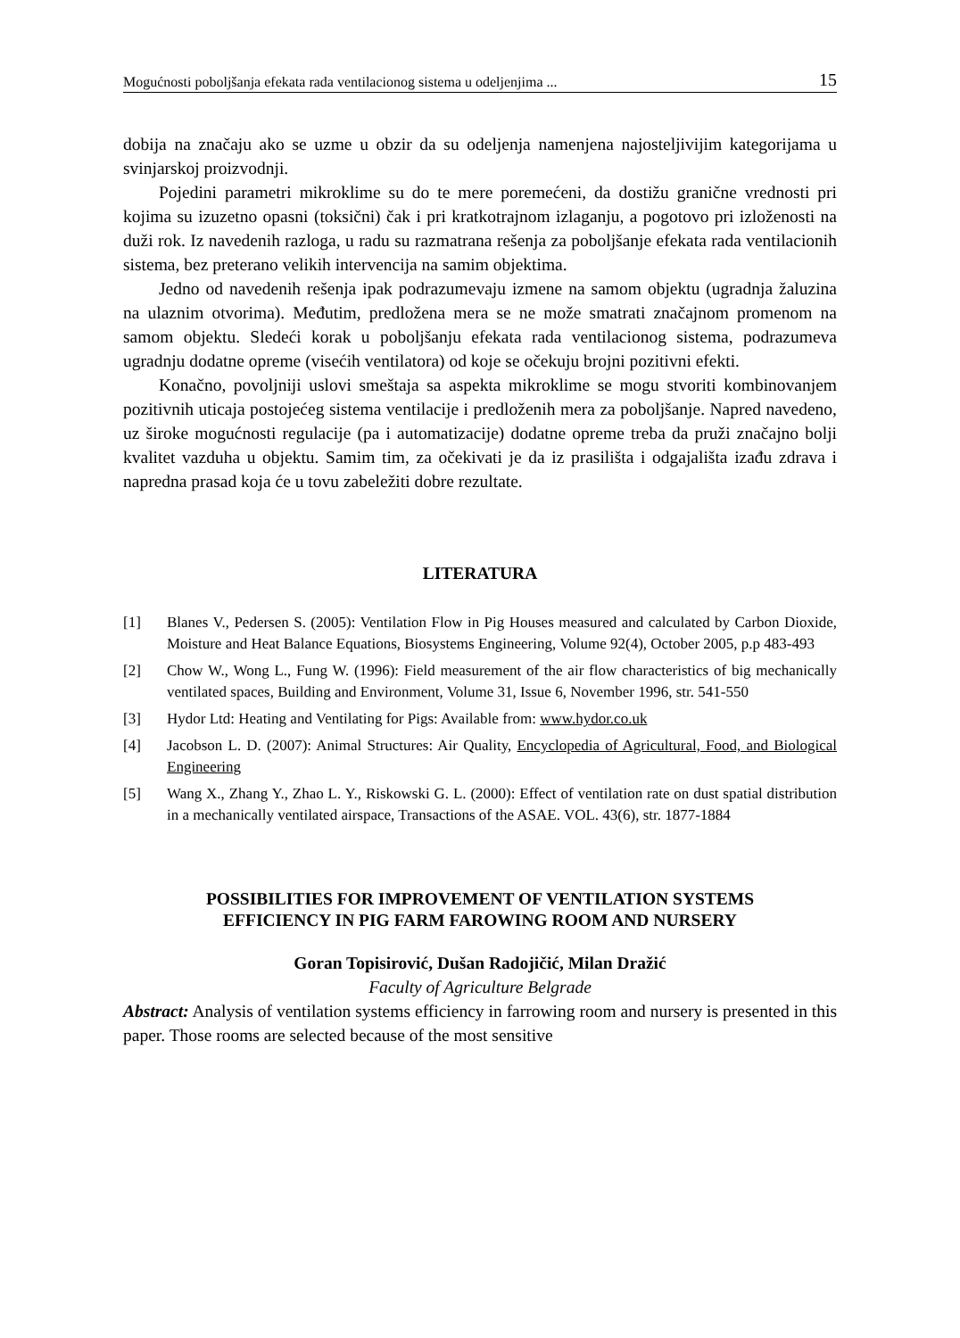Mogućnosti poboljšanja efekata rada ventilacionog sistema u odeljenjima ... 15
dobija na značaju ako se uzme u obzir da su odeljenja namenjena najosteljivijim kategorijama u svinjarskoj proizvodnji.
Pojedini parametri mikroklime su do te mere poremećeni, da dostižu granične vrednosti pri kojima su izuzetno opasni (toksični) čak i pri kratkotrajnom izlaganju, a pogotovo pri izloženosti na duži rok. Iz navedenih razloga, u radu su razmatrana rešenja za poboljšanje efekata rada ventilacionih sistema, bez preterano velikih intervencija na samim objektima.
Jedno od navedenih rešenja ipak podrazumevaju izmene na samom objektu (ugradnja žaluzina na ulaznim otvorima). Međutim, predložena mera se ne može smatrati značajnom promenom na samom objektu. Sledeći korak u poboljšanju efekata rada ventilacionog sistema, podrazumeva ugradnju dodatne opreme (visećih ventilatora) od koje se očekuju brojni pozitivni efekti.
Konačno, povoljniji uslovi smeštaja sa aspekta mikroklime se mogu stvoriti kombinovanjem pozitivnih uticaja postojećeg sistema ventilacije i predloženih mera za poboljšanje. Napred navedeno, uz široke mogućnosti regulacije (pa i automatizacije) dodatne opreme treba da pruži značajno bolji kvalitet vazduha u objektu. Samim tim, za očekivati je da iz prasilišta i odgajališta izađu zdrava i napredna prasad koja će u tovu zabeležiti dobre rezultate.
LITERATURA
[1] Blanes V., Pedersen S. (2005): Ventilation Flow in Pig Houses measured and calculated by Carbon Dioxide, Moisture and Heat Balance Equations, Biosystems Engineering, Volume 92(4), October 2005, p.p 483-493
[2] Chow W., Wong L., Fung W. (1996): Field measurement of the air flow characteristics of big mechanically ventilated spaces, Building and Environment, Volume 31, Issue 6, November 1996, str. 541-550
[3] Hydor Ltd: Heating and Ventilating for Pigs: Available from: www.hydor.co.uk
[4] Jacobson L. D. (2007): Animal Structures: Air Quality, Encyclopedia of Agricultural, Food, and Biological Engineering
[5] Wang X., Zhang Y., Zhao L. Y., Riskowski G. L. (2000): Effect of ventilation rate on dust spatial distribution in a mechanically ventilated airspace, Transactions of the ASAE. VOL. 43(6), str. 1877-1884
POSSIBILITIES FOR IMPROVEMENT OF VENTILATION SYSTEMS
EFFICIENCY IN PIG FARM FAROWING ROOM AND NURSERY
Goran Topisirović, Dušan Radojičić, Milan Dražić
Faculty of Agriculture Belgrade
Abstract: Analysis of ventilation systems efficiency in farrowing room and nursery is presented in this paper. Those rooms are selected because of the most sensitive